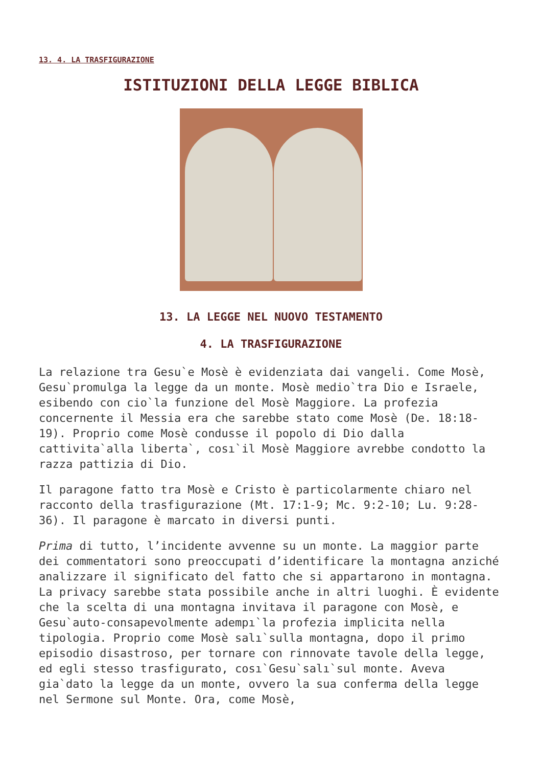13. 4. LA TRASFIGURAZIONE
ISTITUZIONI DELLA LEGGE BIBLICA
13. LA LEGGE NEL NUOVO TESTAMENTO
4. LA TRASFIGURAZIONE
La relazione tra Gesu`e Mosè è evidenziata dai vangeli. Come Mosè, Gesu`promulga la legge da un monte. Mosè medio`tra Dio e Israele, esibendo con cio`la funzione del Mosè Maggiore. La profezia concernente il Messia era che sarebbe stato come Mosè (De. 18:18-19). Proprio come Mosè condusse il popolo di Dio dalla cattivita`alla liberta`, cosı`il Mosè Maggiore avrebbe condotto la razza pattizia di Dio.
Il paragone fatto tra Mosè e Cristo è particolarmente chiaro nel racconto della trasfigurazione (Mt. 17:1-9; Mc. 9:2-10; Lu. 9:28-36). Il paragone è marcato in diversi punti.
Prima di tutto, l’incidente avvenne su un monte. La maggior parte dei commentatori sono preoccupati d’identificare la montagna anziché analizzare il significato del fatto che si appartarono in montagna. La privacy sarebbe stata possibile anche in altri luoghi. È evidente che la scelta di una montagna invitava il paragone con Mosè, e Gesu`auto-consapevolmente adempı`la profezia implicita nella tipologia. Proprio come Mosè salı`sulla montagna, dopo il primo episodio disastroso, per tornare con rinnovate tavole della legge, ed egli stesso trasfigurato, cosı`Gesu`salı`sul monte. Aveva gia`dato la legge da un monte, ovvero la sua conferma della legge nel Sermone sul Monte. Ora, come Mosè,